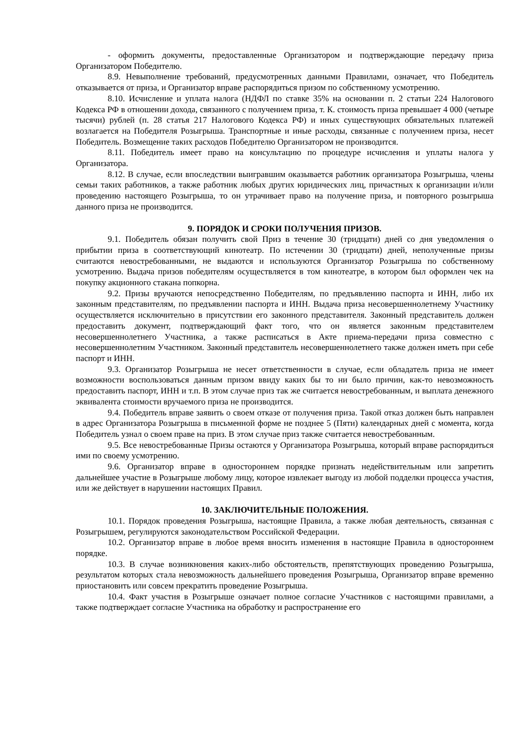- оформить документы, предоставленные Организатором и подтверждающие передачу приза Организатором Победителю.
8.9. Невыполнение требований, предусмотренных данными Правилами, означает, что Победитель отказывается от приза, и Организатор вправе распорядиться призом по собственному усмотрению.
8.10. Исчисление и уплата налога (НДФЛ по ставке 35% на основании п. 2 статьи 224 Налогового Кодекса РФ в отношении дохода, связанного с получением приза, т. К. стоимость приза превышает 4 000 (четыре тысячи) рублей (п. 28 статья 217 Налогового Кодекса РФ) и иных существующих обязательных платежей возлагается на Победителя Розыгрыша. Транспортные и иные расходы, связанные с получением приза, несет Победитель. Возмещение таких расходов Победителю Организатором не производится.
8.11. Победитель имеет право на консультацию по процедуре исчисления и уплаты налога у Организатора.
8.12. В случае, если впоследствии выигравшим оказывается работник организатора Розыгрыша, члены семьи таких работников, а также работник любых других юридических лиц, причастных к организации и/или проведению настоящего Розыгрыша, то он утрачивает право на получение приза, и повторного розыгрыша данного приза не производится.
9. ПОРЯДОК И СРОКИ ПОЛУЧЕНИЯ ПРИЗОВ.
9.1. Победитель обязан получить свой Приз в течение 30 (тридцати) дней со дня уведомления о прибытии приза в соответствующий кинотеатр. По истечении 30 (тридцати) дней, неполученные призы считаются невостребованными, не выдаются и используются Организатор Розыгрыша по собственному усмотрению. Выдача призов победителям осуществляется в том кинотеатре, в котором был оформлен чек на покупку акционного стакана попкорна.
9.2. Призы вручаются непосредственно Победителям, по предъявлению паспорта и ИНН, либо их законным представителям, по предъявлении паспорта и ИНН. Выдача приза несовершеннолетнему Участнику осуществляется исключительно в присутствии его законного представителя. Законный представитель должен предоставить документ, подтверждающий факт того, что он является законным представителем несовершеннолетнего Участника, а также расписаться в Акте приема-передачи приза совместно с несовершеннолетним Участником. Законный представитель несовершеннолетнего также должен иметь при себе паспорт и ИНН.
9.3. Организатор Розыгрыша не несет ответственности в случае, если обладатель приза не имеет возможности воспользоваться данным призом ввиду каких бы то ни было причин, как-то невозможность предоставить паспорт, ИНН и т.п. В этом случае приз так же считается невостребованным, и выплата денежного эквивалента стоимости вручаемого приза не производится.
9.4. Победитель вправе заявить о своем отказе от получения приза. Такой отказ должен быть направлен в адрес Организатора Розыгрыша в письменной форме не позднее 5 (Пяти) календарных дней с момента, когда Победитель узнал о своем праве на приз. В этом случае приз также считается невостребованным.
9.5. Все невостребованные Призы остаются у Организатора Розыгрыша, который вправе распорядиться ими по своему усмотрению.
9.6. Организатор вправе в одностороннем порядке признать недействительным или запретить дальнейшее участие в Розыгрыше любому лицу, которое извлекает выгоду из любой подделки процесса участия, или же действует в нарушении настоящих Правил.
10. ЗАКЛЮЧИТЕЛЬНЫЕ ПОЛОЖЕНИЯ.
10.1. Порядок проведения Розыгрыша, настоящие Правила, а также любая деятельность, связанная с Розыгрышем, регулируются законодательством Российской Федерации.
10.2. Организатор вправе в любое время вносить изменения в настоящие Правила в одностороннем порядке.
10.3. В случае возникновения каких-либо обстоятельств, препятствующих проведению Розыгрыша, результатом которых стала невозможность дальнейшего проведения Розыгрыша, Организатор вправе временно приостановить или совсем прекратить проведение Розыгрыша.
10.4. Факт участия в Розыгрыше означает полное согласие Участников с настоящими правилами, а также подтверждает согласие Участника на обработку и распространение его